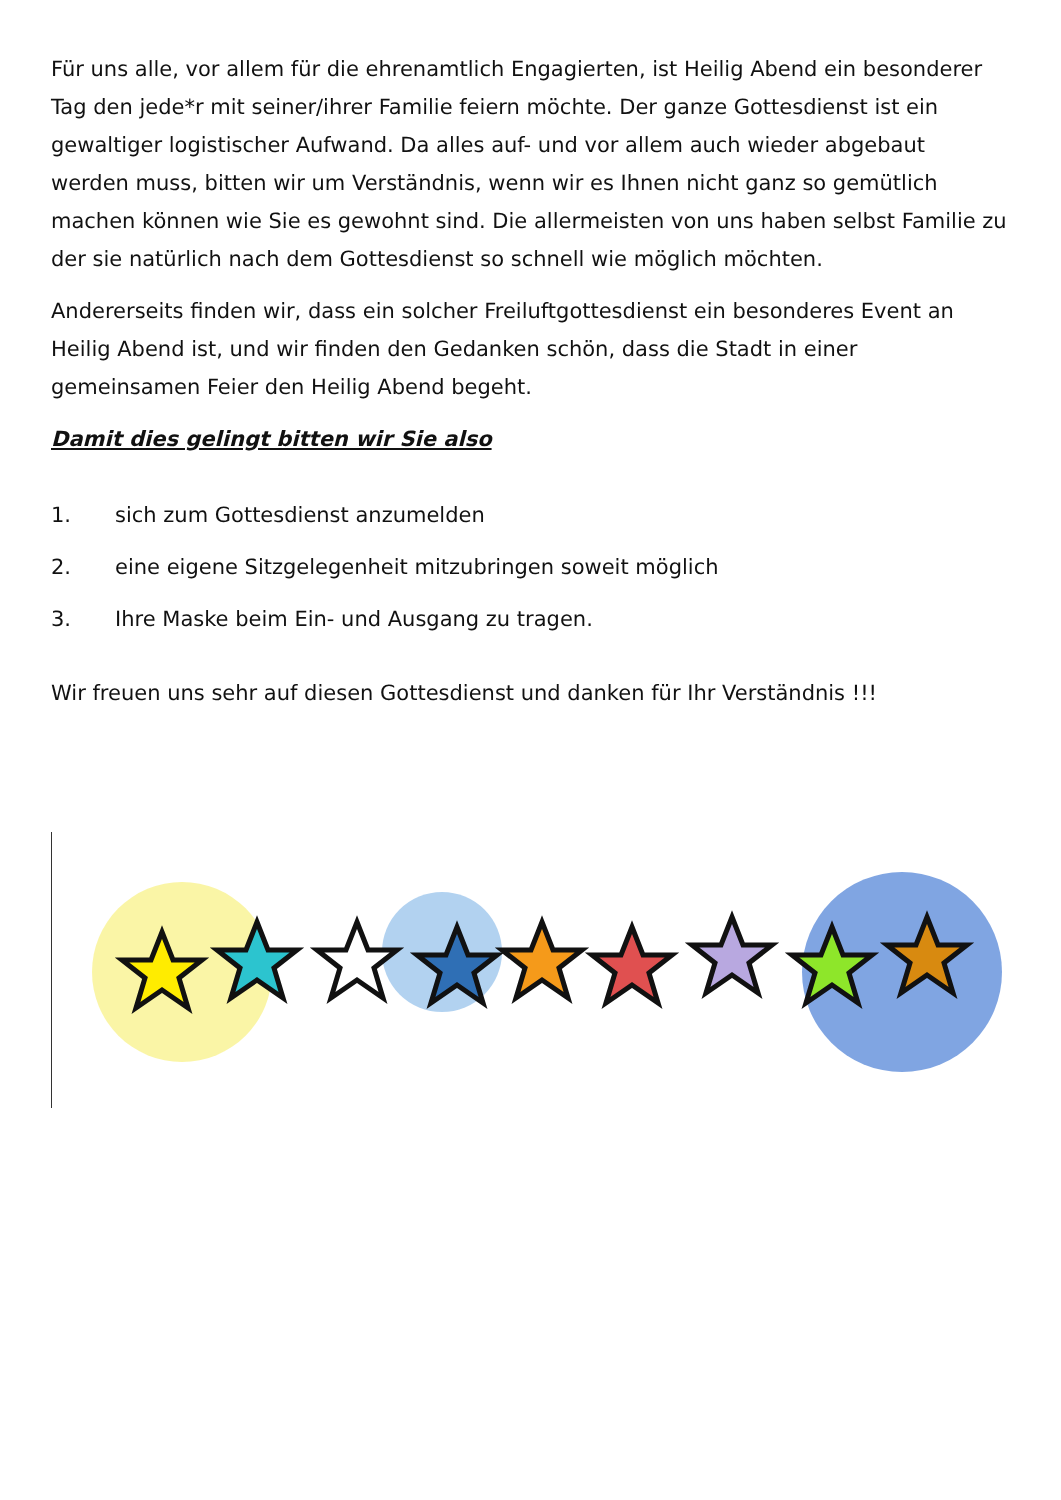Für uns alle, vor allem für die ehrenamtlich Engagierten, ist Heilig Abend ein besonderer Tag den jede*r mit seiner/ihrer Familie feiern möchte. Der ganze Gottesdienst ist ein gewaltiger logistischer Aufwand. Da alles auf- und vor allem auch wieder abgebaut werden muss, bitten wir um Verständnis, wenn wir es Ihnen nicht ganz so gemütlich machen können wie Sie es gewohnt sind. Die allermeisten von uns haben selbst Familie zu der sie natürlich nach dem Gottesdienst so schnell wie möglich möchten.
Andererseits finden wir, dass ein solcher Freiluftgottesdienst ein besonderes Event an Heilig Abend ist, und wir finden den Gedanken schön, dass die Stadt in einer gemeinsamen Feier den Heilig Abend begeht.
Damit dies gelingt bitten wir Sie also
1. sich zum Gottesdienst anzumelden
2. eine eigene Sitzgelegenheit mitzubringen soweit möglich
3. Ihre Maske beim Ein- und Ausgang zu tragen.
Wir freuen uns sehr auf diesen Gottesdienst und danken für Ihr Verständnis !!!